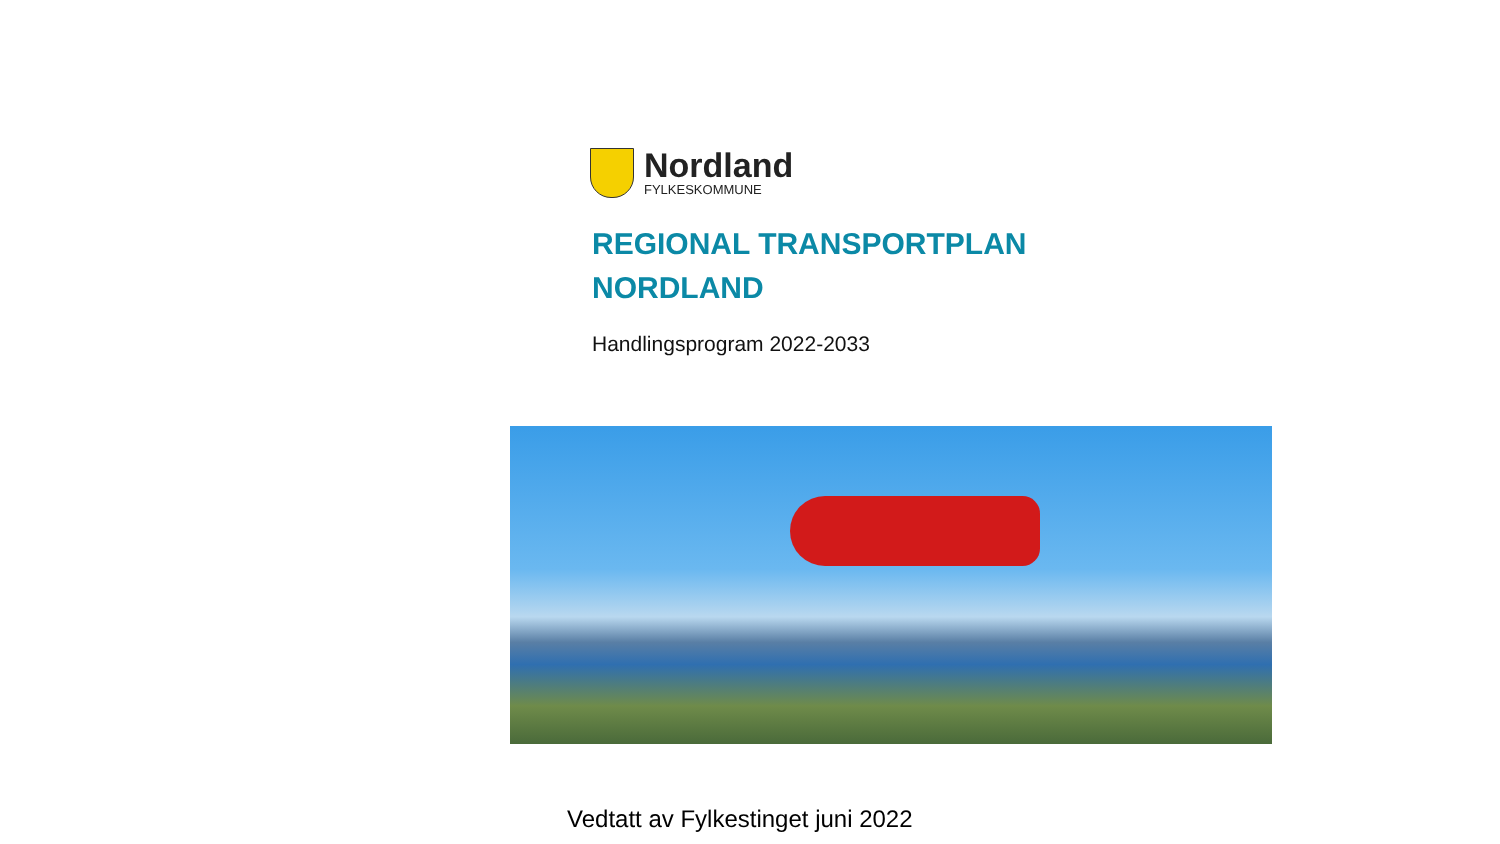Nordland
FYLKESKOMMUNE
REGIONAL TRANSPORTPLAN
NORDLAND
Handlingsprogram 2022-2033
Vedtatt av Fylkestinget juni 2022